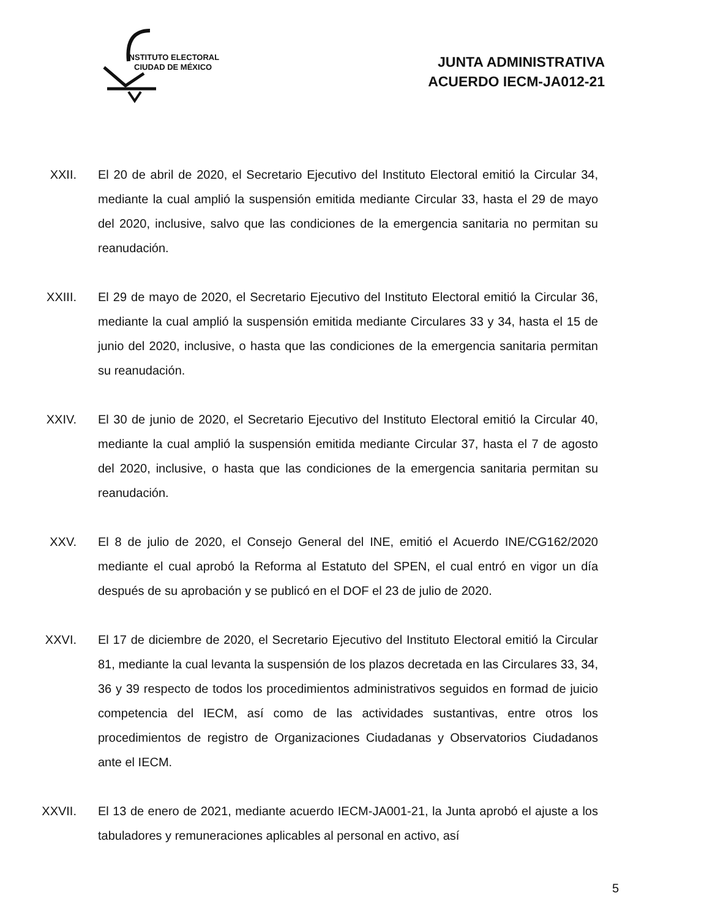INSTITUTO ELECTORAL
CIUDAD DE MÉXICO
JUNTA ADMINISTRATIVA
ACUERDO IECM-JA012-21
XXII. El 20 de abril de 2020, el Secretario Ejecutivo del Instituto Electoral emitió la Circular 34, mediante la cual amplió la suspensión emitida mediante Circular 33, hasta el 29 de mayo del 2020, inclusive, salvo que las condiciones de la emergencia sanitaria no permitan su reanudación.
XXIII. El 29 de mayo de 2020, el Secretario Ejecutivo del Instituto Electoral emitió la Circular 36, mediante la cual amplió la suspensión emitida mediante Circulares 33 y 34, hasta el 15 de junio del 2020, inclusive, o hasta que las condiciones de la emergencia sanitaria permitan su reanudación.
XXIV. El 30 de junio de 2020, el Secretario Ejecutivo del Instituto Electoral emitió la Circular 40, mediante la cual amplió la suspensión emitida mediante Circular 37, hasta el 7 de agosto del 2020, inclusive, o hasta que las condiciones de la emergencia sanitaria permitan su reanudación.
XXV. El 8 de julio de 2020, el Consejo General del INE, emitió el Acuerdo INE/CG162/2020 mediante el cual aprobó la Reforma al Estatuto del SPEN, el cual entró en vigor un día después de su aprobación y se publicó en el DOF el 23 de julio de 2020.
XXVI. El 17 de diciembre de 2020, el Secretario Ejecutivo del Instituto Electoral emitió la Circular 81, mediante la cual levanta la suspensión de los plazos decretada en las Circulares 33, 34, 36 y 39 respecto de todos los procedimientos administrativos seguidos en formad de juicio competencia del IECM, así como de las actividades sustantivas, entre otros los procedimientos de registro de Organizaciones Ciudadanas y Observatorios Ciudadanos ante el IECM.
XXVII. El 13 de enero de 2021, mediante acuerdo IECM-JA001-21, la Junta aprobó el ajuste a los tabuladores y remuneraciones aplicables al personal en activo, así
5